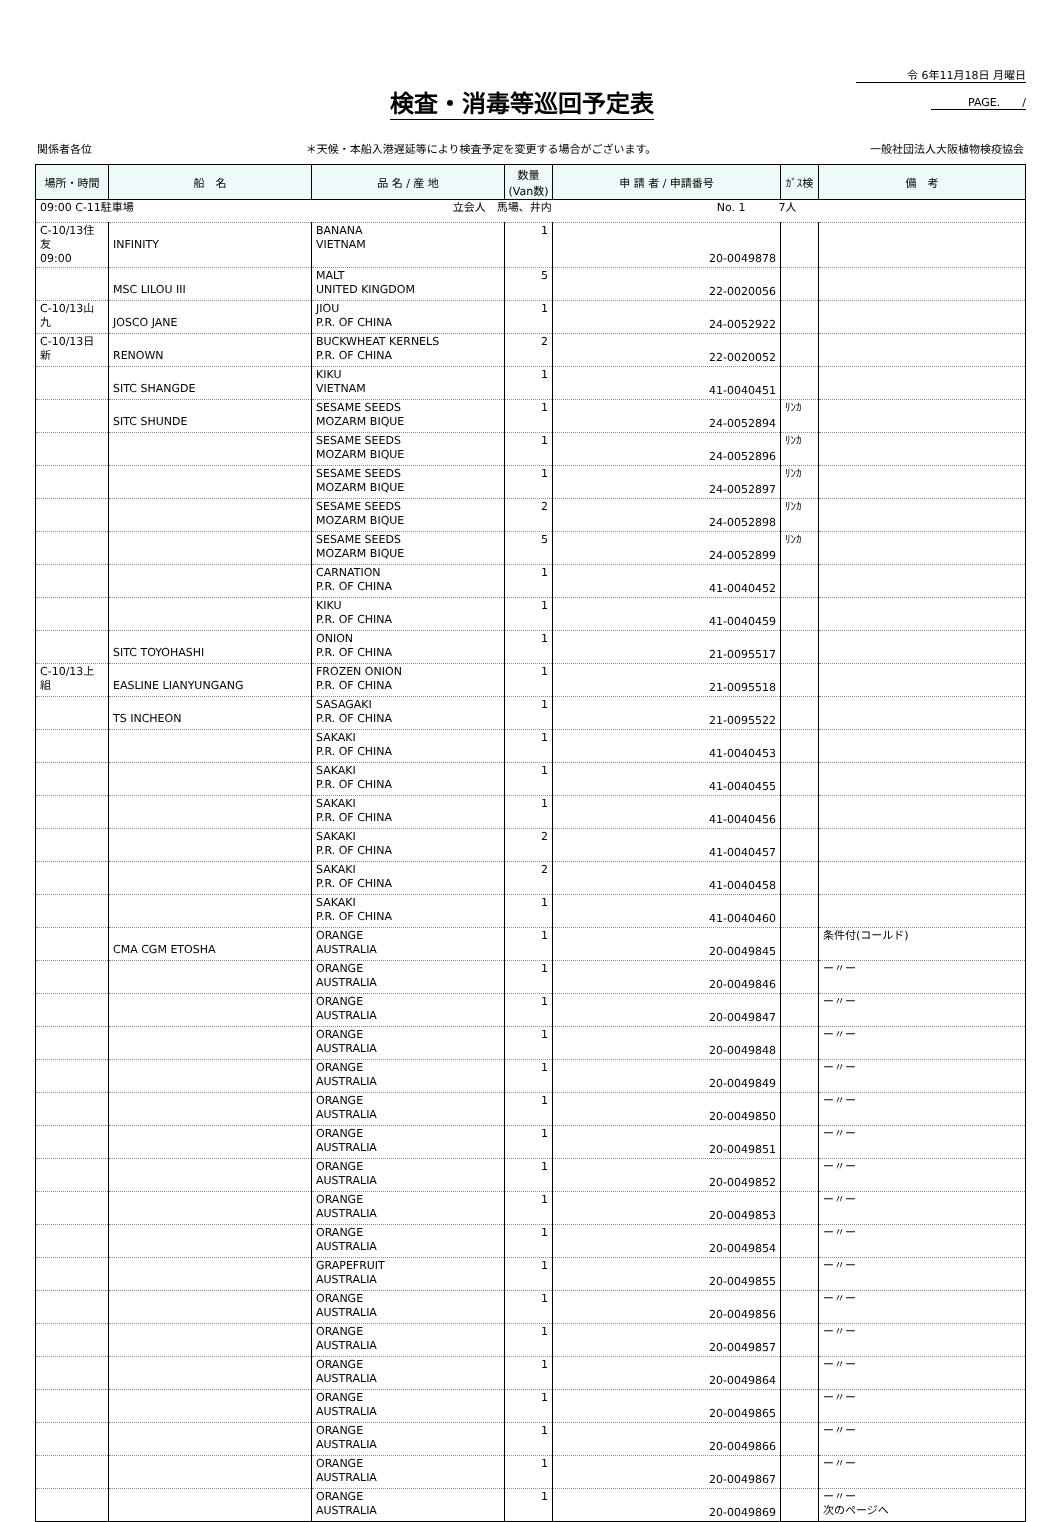検査・消毒等巡回予定表
令 6年11月18日 月曜日
PAGE.　　/　　
関係者各位 ＊天候・本船入港遅延等により検査予定を変更する場合がございます。 一般社団法人大阪植物検疫協会
| 場所・時間 | 船 名 | 品 名 / 産 地 | 数量(Van数) | 申 請 者 / 申請番号 | ｶﾞｽ検 | 備 考 |
| --- | --- | --- | --- | --- | --- | --- |
| 09:00 C-11駐車場 立会人 馬場、井内 No. 1 7人 | | | | | | |
| C-10/13住友 09:00 | INFINITY | BANANA VIETNAM | 1 | 20-0049878 | | |
| | MSC LILOU III | MALT UNITED KINGDOM | 5 | 22-0020056 | | |
| C-10/13山九 | JOSCO JANE | JIOU P.R. OF CHINA | 1 | 24-0052922 | | |
| C-10/13日新 | RENOWN | BUCKWHEAT KERNELS P.R. OF CHINA | 2 | 22-0020052 | | |
| | SITC SHANGDE | KIKU VIETNAM | 1 | 41-0040451 | | |
| | SITC SHUNDE | SESAME SEEDS MOZARM BIQUE | 1 | 24-0052894 | ﾘﾝｶ | |
| | | SESAME SEEDS MOZARM BIQUE | 1 | 24-0052896 | ﾘﾝｶ | |
| | | SESAME SEEDS MOZARM BIQUE | 1 | 24-0052897 | ﾘﾝｶ | |
| | | SESAME SEEDS MOZARM BIQUE | 2 | 24-0052898 | ﾘﾝｶ | |
| | | SESAME SEEDS MOZARM BIQUE | 5 | 24-0052899 | ﾘﾝｶ | |
| | | CARNATION P.R. OF CHINA | 1 | 41-0040452 | | |
| | | KIKU P.R. OF CHINA | 1 | 41-0040459 | | |
| | SITC TOYOHASHI | ONION P.R. OF CHINA | 1 | 21-0095517 | | |
| C-10/13上組 | EASLINE LIANYUNGANG | FROZEN ONION P.R. OF CHINA | 1 | 21-0095518 | | |
| | TS INCHEON | SASAGAKI P.R. OF CHINA | 1 | 21-0095522 | | |
| | | SAKAKI P.R. OF CHINA | 1 | 41-0040453 | | |
| | | SAKAKI P.R. OF CHINA | 1 | 41-0040455 | | |
| | | SAKAKI P.R. OF CHINA | 1 | 41-0040456 | | |
| | | SAKAKI P.R. OF CHINA | 2 | 41-0040457 | | |
| | | SAKAKI P.R. OF CHINA | 2 | 41-0040458 | | |
| | | SAKAKI P.R. OF CHINA | 1 | 41-0040460 | | |
| | CMA CGM ETOSHA | ORANGE AUSTRALIA | 1 | 20-0049845 | | 条件付(コールド) |
| | | ORANGE AUSTRALIA | 1 | 20-0049846 | | ー〃ー |
| | | ORANGE AUSTRALIA | 1 | 20-0049847 | | ー〃ー |
| | | ORANGE AUSTRALIA | 1 | 20-0049848 | | ー〃ー |
| | | ORANGE AUSTRALIA | 1 | 20-0049849 | | ー〃ー |
| | | ORANGE AUSTRALIA | 1 | 20-0049850 | | ー〃ー |
| | | ORANGE AUSTRALIA | 1 | 20-0049851 | | ー〃ー |
| | | ORANGE AUSTRALIA | 1 | 20-0049852 | | ー〃ー |
| | | ORANGE AUSTRALIA | 1 | 20-0049853 | | ー〃ー |
| | | ORANGE AUSTRALIA | 1 | 20-0049854 | | ー〃ー |
| | | GRAPEFRUIT AUSTRALIA | 1 | 20-0049855 | | ー〃ー |
| | | ORANGE AUSTRALIA | 1 | 20-0049856 | | ー〃ー |
| | | ORANGE AUSTRALIA | 1 | 20-0049857 | | ー〃ー |
| | | ORANGE AUSTRALIA | 1 | 20-0049864 | | ー〃ー |
| | | ORANGE AUSTRALIA | 1 | 20-0049865 | | ー〃ー |
| | | ORANGE AUSTRALIA | 1 | 20-0049866 | | ー〃ー |
| | | ORANGE AUSTRALIA | 1 | 20-0049867 | | ー〃ー |
| | | ORANGE AUSTRALIA | 1 | 20-0049869 | | ー〃ー 次のページへ |